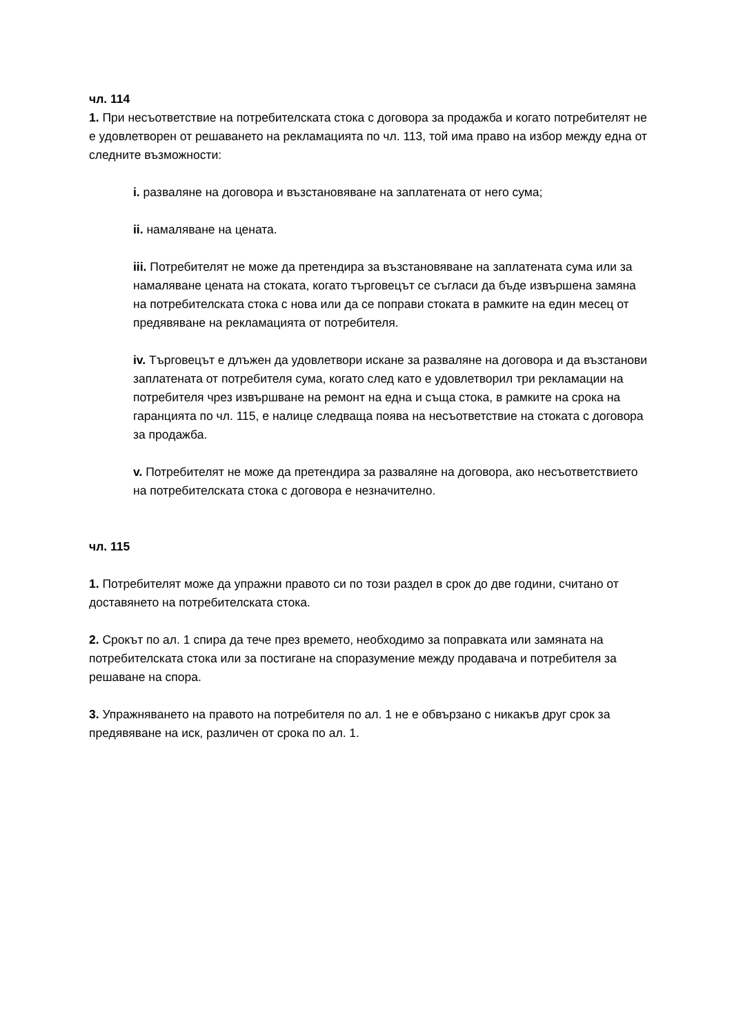чл. 114
1. При несъответствие на потребителската стока с договора за продажба и когато потребителят не е удовлетворен от решаването на рекламацията по чл. 113, той има право на избор между една от следните възможности:
i. разваляне на договора и възстановяване на заплатената от него сума;
ii. намаляване на цената.
iii. Потребителят не може да претендира за възстановяване на заплатената сума или за намаляване цената на стоката, когато търговецът се съгласи да бъде извършена замяна на потребителската стока с нова или да се поправи стоката в рамките на един месец от предявяване на рекламацията от потребителя.
iv. Търговецът е длъжен да удовлетвори искане за разваляне на договора и да възстанови заплатената от потребителя сума, когато след като е удовлетворил три рекламации на потребителя чрез извършване на ремонт на една и съща стока, в рамките на срока на гаранцията по чл. 115, е налице следваща поява на несъответствие на стоката с договора за продажба.
v. Потребителят не може да претендира за разваляне на договора, ако несъответствието на потребителската стока с договора е незначително.
чл. 115
1. Потребителят може да упражни правото си по този раздел в срок до две години, считано от доставянето на потребителската стока.
2. Срокът по ал. 1 спира да тече през времето, необходимо за поправката или замяната на потребителската стока или за постигане на споразумение между продавача и потребителя за решаване на спора.
3. Упражняването на правото на потребителя по ал. 1 не е обвързано с никакъв друг срок за предявяване на иск, различен от срока по ал. 1.